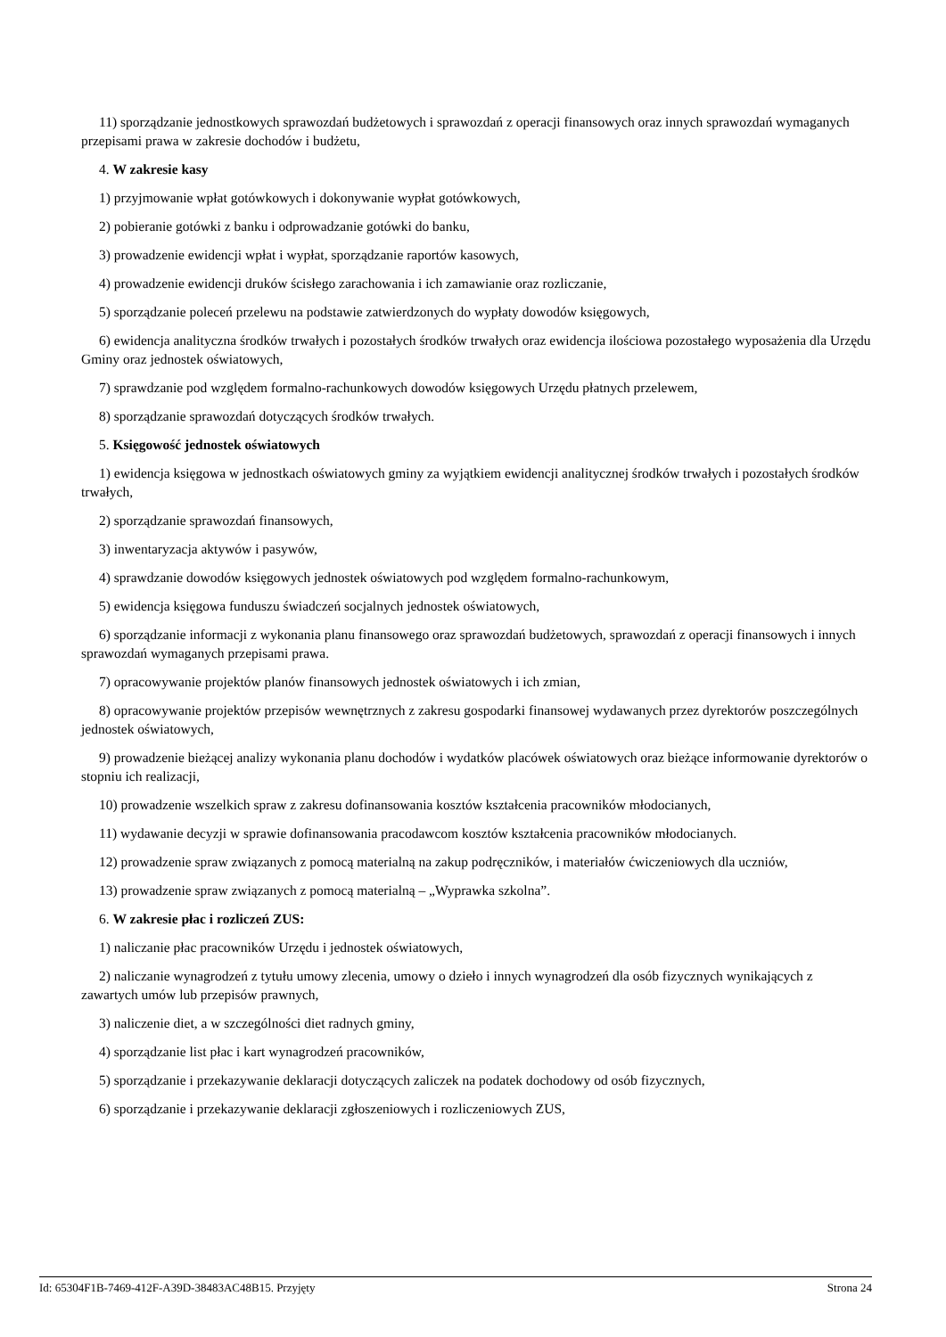11) sporządzanie jednostkowych sprawozdań budżetowych i sprawozdań z operacji finansowych oraz innych sprawozdań wymaganych przepisami prawa w zakresie dochodów i budżetu,
4. W zakresie kasy
1) przyjmowanie wpłat gotówkowych i dokonywanie wypłat gotówkowych,
2) pobieranie gotówki z banku i odprowadzanie gotówki do banku,
3) prowadzenie ewidencji wpłat i wypłat, sporządzanie raportów kasowych,
4) prowadzenie ewidencji druków ścisłego zarachowania i ich zamawianie oraz rozliczanie,
5) sporządzanie poleceń przelewu na podstawie zatwierdzonych do wypłaty dowodów księgowych,
6) ewidencja analityczna środków trwałych i pozostałych środków trwałych oraz ewidencja ilościowa pozostałego wyposażenia dla Urzędu Gminy oraz jednostek oświatowych,
7) sprawdzanie pod względem formalno-rachunkowych dowodów księgowych Urzędu płatnych przelewem,
8) sporządzanie sprawozdań dotyczących środków trwałych.
5. Księgowość jednostek oświatowych
1) ewidencja księgowa w jednostkach oświatowych gminy za wyjątkiem ewidencji analitycznej środków trwałych i pozostałych środków trwałych,
2) sporządzanie sprawozdań finansowych,
3) inwentaryzacja aktywów i pasywów,
4) sprawdzanie dowodów księgowych jednostek oświatowych pod względem formalno-rachunkowym,
5) ewidencja księgowa funduszu świadczeń socjalnych jednostek oświatowych,
6) sporządzanie informacji z wykonania planu finansowego oraz sprawozdań budżetowych, sprawozdań z operacji finansowych i innych sprawozdań wymaganych przepisami prawa.
7) opracowywanie projektów planów finansowych jednostek oświatowych i ich zmian,
8) opracowywanie projektów przepisów wewnętrznych z zakresu gospodarki finansowej wydawanych przez dyrektorów poszczególnych jednostek oświatowych,
9) prowadzenie bieżącej analizy wykonania planu dochodów i wydatków placówek oświatowych oraz bieżące informowanie dyrektorów o stopniu ich realizacji,
10) prowadzenie wszelkich spraw z zakresu dofinansowania kosztów kształcenia pracowników młodocianych,
11) wydawanie decyzji w sprawie dofinansowania pracodawcom kosztów kształcenia pracowników młodocianych.
12) prowadzenie spraw związanych z pomocą materialną na zakup podręczników, i materiałów ćwiczeniowych dla uczniów,
13) prowadzenie spraw związanych z pomocą materialną – „Wyprawka szkolna”.
6. W zakresie płac i rozliczeń ZUS:
1) naliczanie płac pracowników Urzędu i jednostek oświatowych,
2) naliczanie wynagrodzeń z tytułu umowy zlecenia, umowy o dzieło i innych wynagrodzeń dla osób fizycznych wynikających z zawartych umów lub przepisów prawnych,
3) naliczenie diet, a w szczególności diet radnych gminy,
4) sporządzanie list płac i kart wynagrodzeń pracowników,
5) sporządzanie i przekazywanie deklaracji dotyczących zaliczek na podatek dochodowy od osób fizycznych,
6) sporządzanie i przekazywanie deklaracji zgłoszeniowych i rozliczeniowych ZUS,
Id: 65304F1B-7469-412F-A39D-38483AC48B15. Przyjęty Strona 24